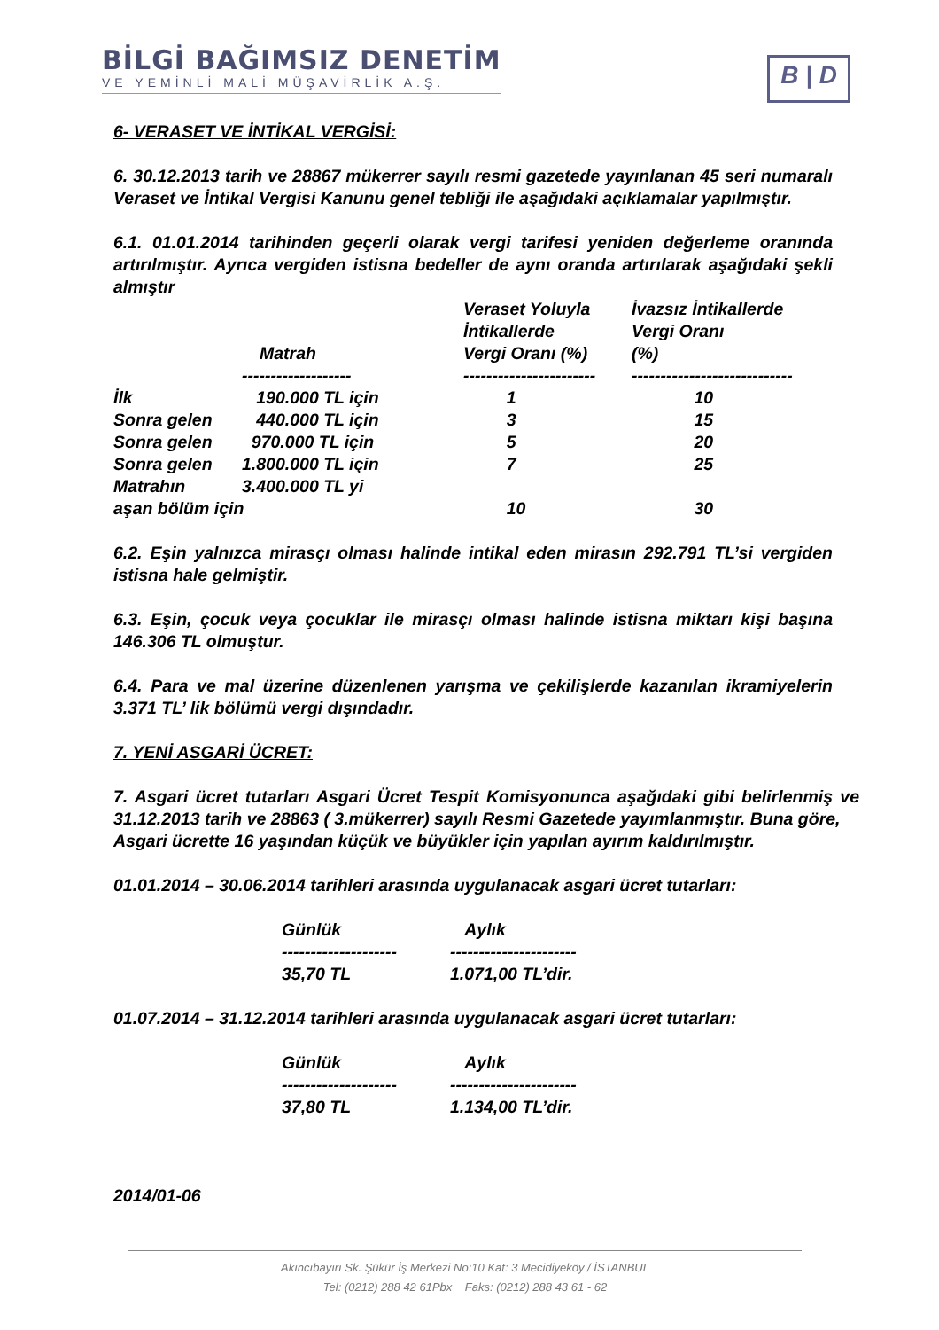BİLGİ BAĞIMSIZ DENETİM
VE YEMİNLİ MALİ MÜŞAVİRLİK A.Ş.
B | D
6- VERASET VE İNTİKAL VERGİSİ:
6. 30.12.2013 tarih ve 28867 mükerrer sayılı resmi gazetede yayınlanan 45 seri numaralı Veraset ve İntikal Vergisi Kanunu genel tebliği ile aşağıdaki açıklamalar yapılmıştır.
6.1. 01.01.2014 tarihinden geçerli olarak vergi tarifesi yeniden değerleme oranında artırılmıştır. Ayrıca vergiden istisna bedeller de aynı oranda artırılarak aşağıdaki şekli almıştır
| | Matrah | Veraset Yoluyla İntikallerde Vergi Oranı (%) | İvazsız İntikallerde Vergi Oranı (%) |
| | ------------------- | ----------------------- | ---------------------------- |
| İlk | 190.000 TL için | 1 | 10 |
| Sonra gelen | 440.000 TL için | 3 | 15 |
| Sonra gelen | 970.000 TL için | 5 | 20 |
| Sonra gelen | 1.800.000 TL için | 7 | 25 |
| Matrahın | 3.400.000 TL yi | | |
| aşan bölüm için | | 10 | 30 |
6.2. Eşin yalnızca mirasçı olması halinde intikal eden mirasın 292.791 TL’si vergiden istisna hale gelmiştir.
6.3. Eşin, çocuk veya çocuklar ile mirasçı olması halinde istisna miktarı kişi başına 146.306 TL olmuştur.
6.4. Para ve mal üzerine düzenlenen yarışma ve çekilişlerde kazanılan ikramiyelerin 3.371 TL’ lik bölümü vergi dışındadır.
7. YENİ ASGARİ ÜCRET:
7. Asgari ücret tutarları Asgari Ücret Tespit Komisyonunca aşağıdaki gibi belirlenmiş ve 31.12.2013 tarih ve 28863 ( 3.mükerrer) sayılı Resmi Gazetede yayımlanmıştır. Buna göre,
Asgari ücrette 16 yaşından küçük ve büyükler için yapılan ayırım kaldırılmıştır.
01.01.2014 – 30.06.2014 tarihleri arasında uygulanacak asgari ücret tutarları:
| Günlük | Aylık |
| -------------------- | ---------------------- |
| 35,70 TL | 1.071,00 TL’dir. |
01.07.2014 – 31.12.2014 tarihleri arasında uygulanacak asgari ücret tutarları:
| Günlük | Aylık |
| -------------------- | ---------------------- |
| 37,80 TL | 1.134,00 TL’dir. |
2014/01-06
Akıncıbayırı Sk. Şükür İş Merkezi No:10 Kat: 3 Mecidiyeköy / İSTANBUL
Tel: (0212) 288 42 61Pbx Faks: (0212) 288 43 61 - 62